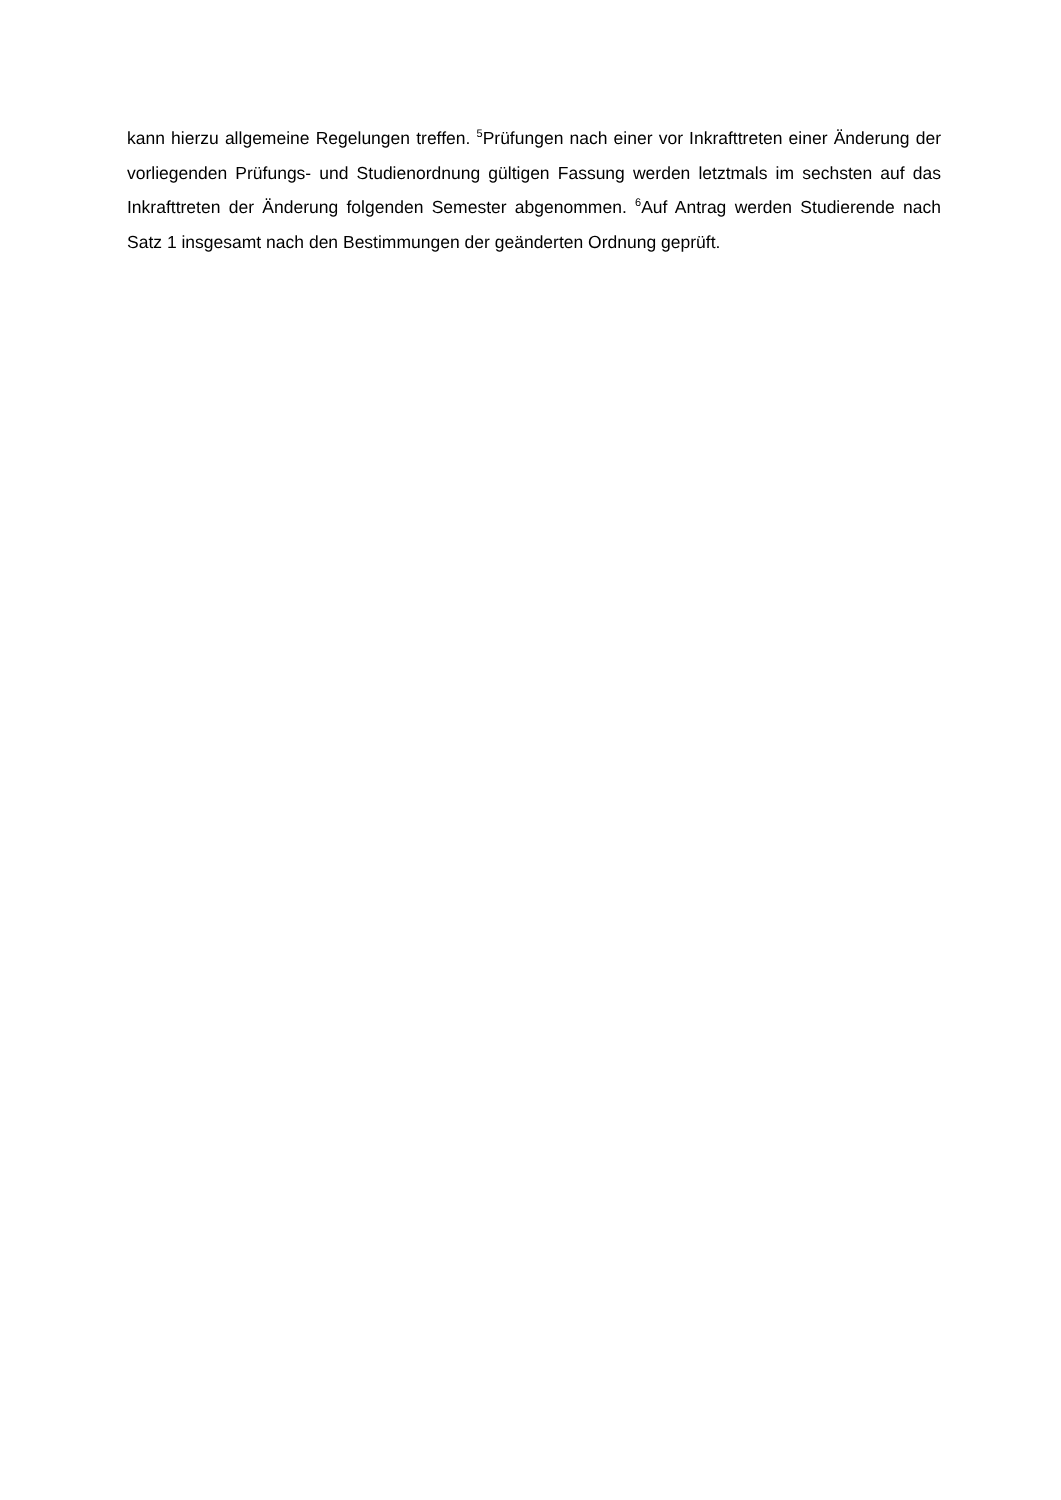kann hierzu allgemeine Regelungen treffen. <sup>5</sup>Prüfungen nach einer vor Inkrafttreten einer Änderung der vorliegenden Prüfungs- und Studienordnung gültigen Fassung werden letztmals im sechsten auf das Inkrafttreten der Änderung folgenden Semester abgenommen. <sup>6</sup>Auf Antrag werden Studierende nach Satz 1 insgesamt nach den Bestimmungen der geänderten Ordnung geprüft.